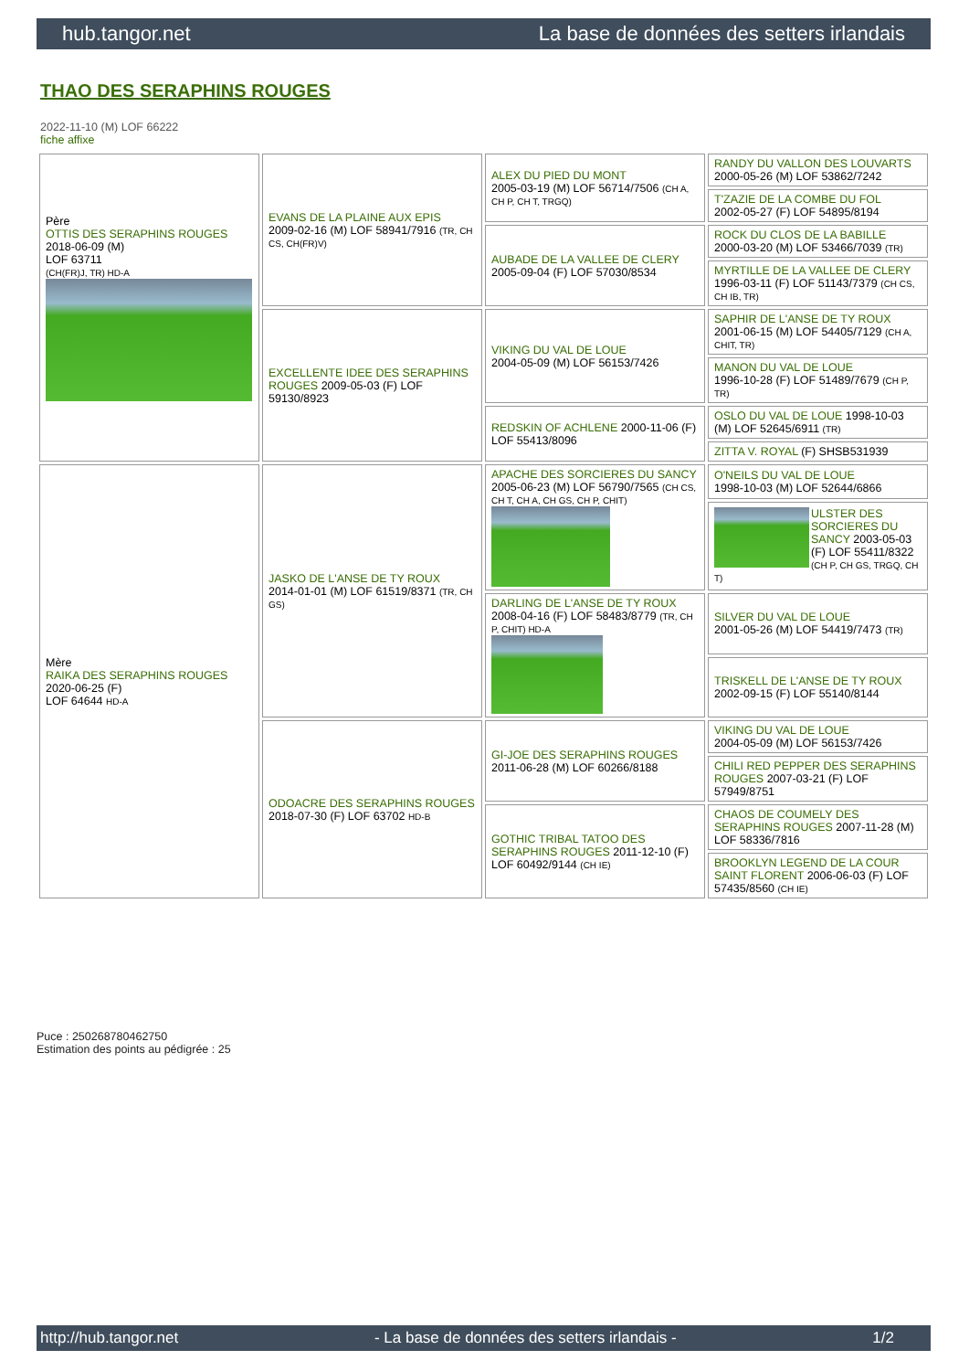hub.tangor.net La base de données des setters irlandais
THAO DES SERAPHINS ROUGES
2022-11-10 (M) LOF 66222
fiche affixe
| Père OTTIS DES SERAPHINS ROUGES 2018-06-09 (M) LOF 63711 (CH(FR)J, TR) HD-A | EVANS DE LA PLAINE AUX EPIS 2009-02-16 (M) LOF 58941/7916 (TR, CH CS, CH(FR)V) | ALEX DU PIED DU MONT 2005-03-19 (M) LOF 56714/7506 (CH A, CH P, CH T, TRGQ) | RANDY DU VALLON DES LOUVARTS 2000-05-26 (M) LOF 53862/7242 |
| | | | T'ZAZIE DE LA COMBE DU FOL 2002-05-27 (F) LOF 54895/8194 |
| | | AUBADE DE LA VALLEE DE CLERY 2005-09-04 (F) LOF 57030/8534 | ROCK DU CLOS DE LA BABILLE 2000-03-20 (M) LOF 53466/7039 (TR) |
| | | | MYRTILLE DE LA VALLEE DE CLERY 1996-03-11 (F) LOF 51143/7379 (CH CS, CH IB, TR) |
| | EXCELLENTE IDEE DES SERAPHINS ROUGES 2009-05-03 (F) LOF 59130/8923 | VIKING DU VAL DE LOUE 2004-05-09 (M) LOF 56153/7426 | SAPHIR DE L'ANSE DE TY ROUX 2001-06-15 (M) LOF 54405/7129 (CH A, CHIT, TR) |
| | | | MANON DU VAL DE LOUE 1996-10-28 (F) LOF 51489/7679 (CH P, TR) |
| | | REDSKIN OF ACHLENE 2000-11-06 (F) LOF 55413/8096 | OSLO DU VAL DE LOUE 1998-10-03 (M) LOF 52645/6911 (TR) |
| | | | ZITTA V. ROYAL (F) SHSB531939 |
| Mère RAIKA DES SERAPHINS ROUGES 2020-06-25 (F) LOF 64644 HD-A | JASKO DE L'ANSE DE TY ROUX 2014-01-01 (M) LOF 61519/8371 (TR, CH GS) | APACHE DES SORCIERES DU SANCY 2005-06-23 (M) LOF 56790/7565 (CH CS, CH T, CH A, CH GS, CH P, CHIT) | O'NEILS DU VAL DE LOUE 1998-10-03 (M) LOF 52644/6866 |
| | | | ULSTER DES SORCIERES DU SANCY 2003-05-03 (F) LOF 55411/8322 (CH P, CH GS, TRGQ, CH T) |
| | | DARLING DE L'ANSE DE TY ROUX 2008-04-16 (F) LOF 58483/8779 (TR, CH P, CHIT) HD-A | SILVER DU VAL DE LOUE 2001-05-26 (M) LOF 54419/7473 (TR) |
| | | | TRISKELL DE L'ANSE DE TY ROUX 2002-09-15 (F) LOF 55140/8144 |
| | ODOACRE DES SERAPHINS ROUGES 2018-07-30 (F) LOF 63702 HD-B | GI-JOE DES SERAPHINS ROUGES 2011-06-28 (M) LOF 60266/8188 | VIKING DU VAL DE LOUE 2004-05-09 (M) LOF 56153/7426 |
| | | | CHILI RED PEPPER DES SERAPHINS ROUGES 2007-03-21 (F) LOF 57949/8751 |
| | | GOTHIC TRIBAL TATOO DES SERAPHINS ROUGES 2011-12-10 (F) LOF 60492/9144 (CH IE) | CHAOS DE COUMELY DES SERAPHINS ROUGES 2007-11-28 (M) LOF 58336/7816 |
| | | | BROOKLYN LEGEND DE LA COUR SAINT FLORENT 2006-06-03 (F) LOF 57435/8560 (CH IE) |
Puce : 250268780462750
Estimation des points au pédigrée : 25
http://hub.tangor.net - La base de données des setters irlandais - 1/2